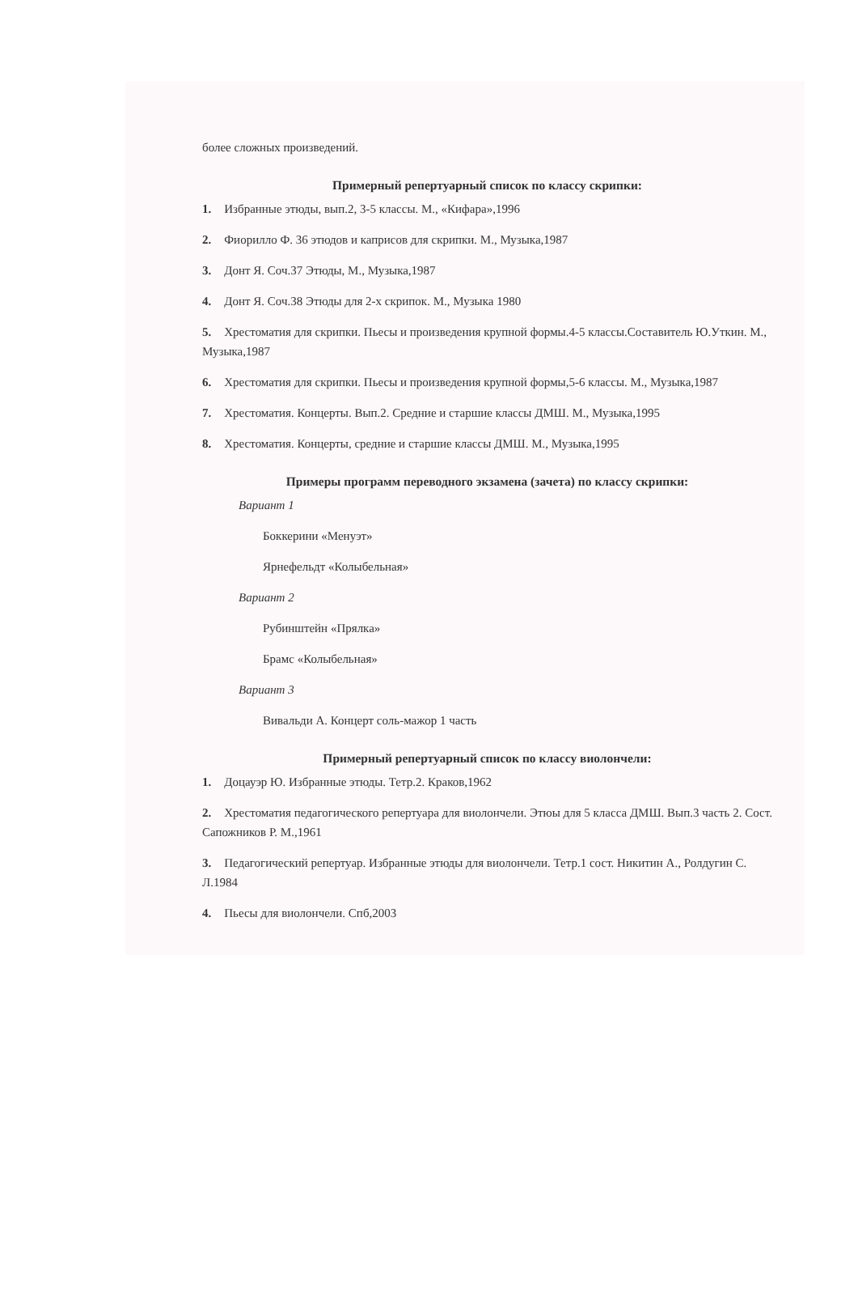более сложных произведений.
Примерный репертуарный список по классу скрипки:
1. Избранные этюды, вып.2, 3-5 классы. М., «Кифара»,1996
2. Фиорилло Ф. 36 этюдов и каприсов для скрипки. М., Музыка,1987
3. Донт Я. Соч.37 Этюды, М., Музыка,1987
4. Донт Я. Соч.38 Этюды для 2-х скрипок. М., Музыка 1980
5. Хрестоматия для скрипки. Пьесы и произведения крупной формы.4-5 классы.Составитель Ю.Уткин. М., Музыка,1987
6. Хрестоматия для скрипки. Пьесы и произведения крупной формы,5-6 классы. М., Музыка,1987
7. Хрестоматия. Концерты. Вып.2. Средние и старшие классы ДМШ. М., Музыка,1995
8. Хрестоматия. Концерты, средние и старшие классы ДМШ. М., Музыка,1995
Примеры программ переводного экзамена (зачета) по классу скрипки:
Вариант 1
Боккерини «Менуэт»
Ярнефельдт «Колыбельная»
Вариант 2
Рубинштейн «Прялка»
Брамс «Колыбельная»
Вариант 3
Вивальди А. Концерт соль-мажор 1 часть
Примерный репертуарный список по классу виолончели:
1. Доцауэр Ю. Избранные этюды. Тетр.2. Краков,1962
2. Хрестоматия педагогического репертуара для виолончели. Этюы для 5 класса ДМШ. Вып.3 часть 2. Сост. Сапожников Р. М.,1961
3. Педагогический репертуар. Избранные этюды для виолончели. Тетр.1 сост. Никитин А., Ролдугин С. Л.1984
4. Пьесы для виолончели. Спб,2003